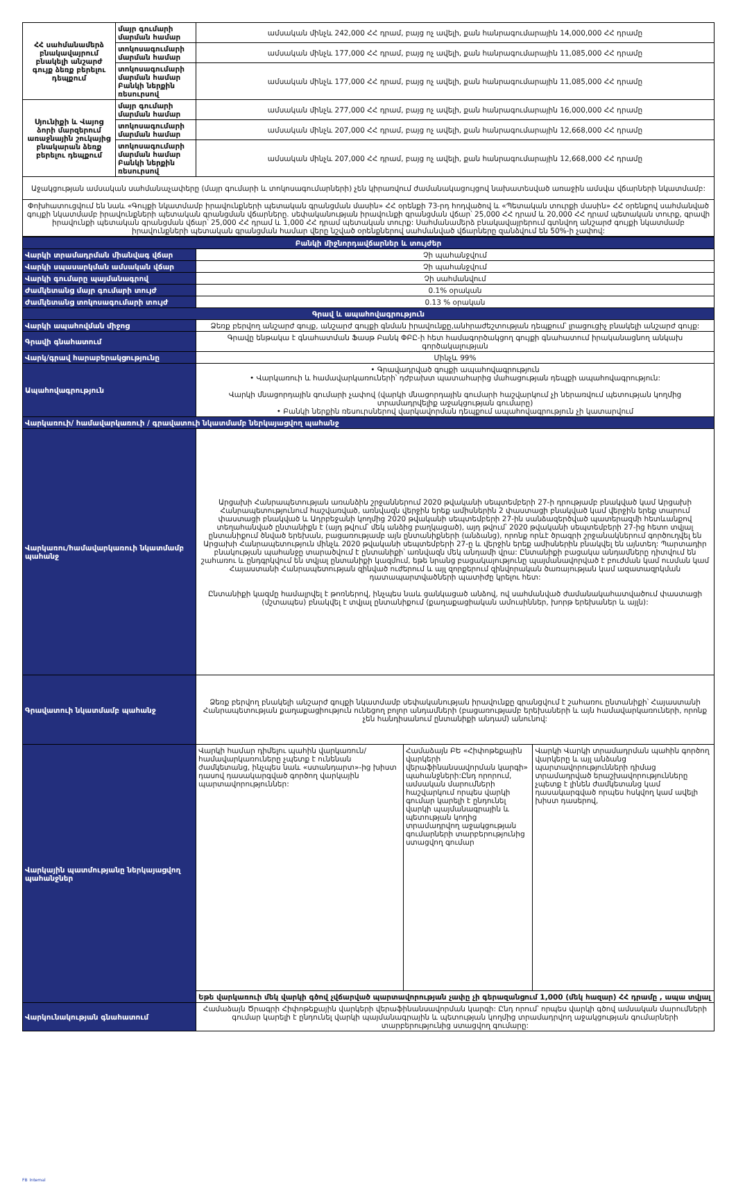| ՀՀ սահմանամերձ բնակավայրում բնակելի անշարժ գույք ձեռք բերելու դեպքում | մայր գումարի մարման համար | ամսական մինչև 242,000 ՀՀ դրամ, բայց ոչ ավելի, քան հանրագումարային 14,000,000 ՀՀ դրամը |
| | տոկոսագումարի մարման համար | ամսական մինչև 177,000 ՀՀ դրամ, բայց ոչ ավելի, քան հանրագումարային 11,085,000 ՀՀ դրամը |
| | տոկոսագումարի մարման համար Բանկի ներքին ռեսուրսով | ամսական մինչև 177,000 ՀՀ դրամ, բայց ոչ ավելի, քան հանրագումարային 11,085,000 ՀՀ դրամը |
| Սյունիքի և Վայոց ձորի մարզերում առաջնային շուկայից բնակարան ձեռք բերելու դեպքում | մայր գումարի մարման համար | ամսական մինչև 277,000 ՀՀ դրամ, բայց ոչ ավելի, քան հանրագումարային 16,000,000 ՀՀ դրամը |
| | տոկոսագումարի մարման համար | ամսական մինչև 207,000 ՀՀ դրամ, բայց ոչ ավելի, քան հանրագումարային 12,668,000 ՀՀ դրամը |
| | տոկոսագումարի մարման համար Բանկի ներքին ռեսուրսով | ամսական մինչև 207,000 ՀՀ դրամ, բայց ոչ ավելի, քան հանրագումարային 12,668,000 ՀՀ դրամը |
| Աջակցության ամսական սահմանաչափերը (մայր գումարի և տոկոսագումարների) չեն կիրառվում ժամանակացույցով նախատեսված առաջին ամսվա վճարների նկատմամբ: | | |
| Փոխհատուցվում են նաև «Գույքի նկատմամբ իրավունքների պետական գրանցման մասին» ՀՀ օրենքի 73-րդ հոդվածով և «Պետական տուրքի մասին» ՀՀ օրենքով սահմանված գույքի նկատմամբ իրավունքների պետական գրանցման վճարները. սեփականության իրավունքի գրանցման վճար՝ 25,000 ՀՀ դրամ և 20,000 ՀՀ դրամ պետական տուրք, գրավի իրավունքի պետական գրանցման վճար՝ 25,000 ՀՀ դրամ և 1,000 ՀՀ դրամ պետական տուրք: Սահմանամերձ բնակավայրերում գտնվող անշարժ գույքի նկատմամբ իրավունքների պետական գրանցման համար վերը նշված օրենքներով սահմանված վճարները զանձվում են 50%-ի չափով: | | |
| Բանկի միջնորդավճարներ և տույժեր | |
| Վարկի տրամադրման միանվագ վճար | Չի պահանջվում |
| Վարկի սպասարկման ամսական վճար | Չի պահանջվում |
| Վարկի գումարը պայմանագրով | Չի սահմանվում |
| Ժամկետանց մայր գումարի տույժ | 0.1% օրական |
| Ժամկետանց տոկոսագումարի տույժ | 0.13 % օրական |
| Գրավ և ապահովագրություն | |
| Վարկի ապահովման միջոց | Ձեռք բերվող անշարժ գույք, անշարժ գույքի գնման իրավունքը,անհրաժեշտության դեպքում՝ լրացուցիչ բնակելի անշարժ գույք: |
| Գրավի գնահատում | Գրավը ենթակա է գնահատման Ֆասթ Բանկ ՓԲԸ-ի հետ համագործակցող գույքի գնահատում իրականացնող անկախ գործակալության |
| Վարկ/գրավ հարաբերակցությունը | Մինչև 99% |
| Ապահովագրություն | • Գրավադրված գույքի ապահովագրություն • Վարկառուի և համավարկառուների՝ դժբախտ պատահարից մահացության դեպքի ապահովագրություն: Վարկի մնացորդային գումարի չափով (վարկի մնացորդային գումարի հաշվարկում չի ներառվում պետության կողմից տրամադրվելիք աջակցության գումարը) • Բանկի ներքին ռեսուրսներով վարկավորման դեպքում ապահովագրություն չի կատարվում |
| Վարկառուի/ համավարկառուի / գրավատուի նկատմամբ ներկայացվող պահանջ | |
| Վարկառու/համավարկառուի նկատմամբ պահանջ | Արցախի Հանրապետության առանձին շրջաններում 2020 թվականի սեպտեմբերի 27-ի դրությամբ բնակված կամ Արցախի Հանրապետությունում հաշվառված, առնվազն վերջին երեք ամիսներին 2 փաստացի բնակված կամ վերջին երեք տարում փաստացի բնակված և Ադրբեջանի կողմից 2020 թվականի սեպտեմբերի 27-ին սանձազերծված պատերազմի հետևանքով տեղահանված ընտանիքն է (այդ թվում՝ մեկ անձից բաղկացած), այդ թվում՝ 2020 թվականի սեպտեմբերի 27-ից հետո տվյալ ընտանիքում ծնված երեխան, բացառությամբ այն ընտանիքների (անձանց), որոնք որևէ ծրագրի շրջանակներում գործուղվել են Արցախի Հանրապետություն մինչև 2020 թվականի սեպտեմբերի 27-ը և վերջին երեք ամիսներին բնակվել են այնտեղ: Պարտադիր բնակության պահանջը տարածվում է ընտանիքի՝ առնվազն մեկ անդամի վրա: Ընտանիքի բացակա անդամները դիտվում են շահառու և ընդգրկվում են տվյալ ընտանիքի կազմում, եթե նրանց բացակայությունը պայմանավորված է բուժման կամ ուսման կամ Հայաստանի Հանրապետության զինված ուժերում և այլ զորքերում զինվորական ծառայության կամ ազատազրկման դատապարտվածների պատիժը կրելու հետ: Ընտանիքի կազմը համալրվել է թոռներով, ինչպես նաև ցանկացած անձով, ով սահմանված ժամանակահատվածում փաստացի (մշտապես) բնակվել է տվյալ ընտանիքում (քաղաքացիական ամուսիններ, խորթ երեխաներ և այլն): |
| Գրավատուի նկատմամբ պահանջ | Ձեռք բերվող բնակելի անշարժ գույքի նկատմամբ սեփականության իրավունքը գրանցվում է շահառու ընտանիքի՝ Հայաստանի Հանրապետության քաղաքացիություն ունեցող բոլոր անդամների (բացառությամբ երեխաների և այն համավարկառուների, որոնք չեն հանդիսանում ընտանիքի անդամ) անունով: |
| Վարկային պատմությանը ներկայացվող պահանջներ | / Վարկի համար դիմելու պահին վարկառուն/համավարկառուները չպետք է ունենան ժամկետանց, ինչպես նաև «ստանդարտ»-ից խիստ դասով դասակարգված գործող վարկային պարտավորություններ: / Համաձայն ԲԵ «Հիփոթեքային վարկերի վերաֆինանսավորման կարգի» պահանջների:Ընդ որորում, ամսական մարումների հաշվարկում որպես վարկի գումար կարելի է ընդունել վարկի պայմանագրային և պետության կողից տրամադրվող աջակցության գումարների տարբերությունից ստացվող գումար / Վարկի Վարկի տրամադրման պահին գործող վարկերը և այլ անձանց պարտավորությունների դիմաց տրամադրված երաշխավորությունները չպետք է լինեն ժամկետանց կամ դասակարգված որպես հսկվող կամ ավելի խիստ դասերով, / / Եթե վարկառուի մեկ վարկի գծով չվճարված պարտավորության չափը չի գերազանցում 1,000 (մեկ հազար) ՀՀ դրամը , ապա տվյալ / / / |
| Վարկունակության գնահատում | Համաձայն Ծրագրի Հիփոթեքային վարկերի վերաֆինանսավորման կարգի: Ընդ որում՝ որպես վարկի գծով ամսական մարումների գումար կարելի է ընդունել վարկի պայմանագրային և պետության կողմից տրամադրվող աջակցության գումարների տարբերությունից ստացվող գումարը: |
FB_Internal